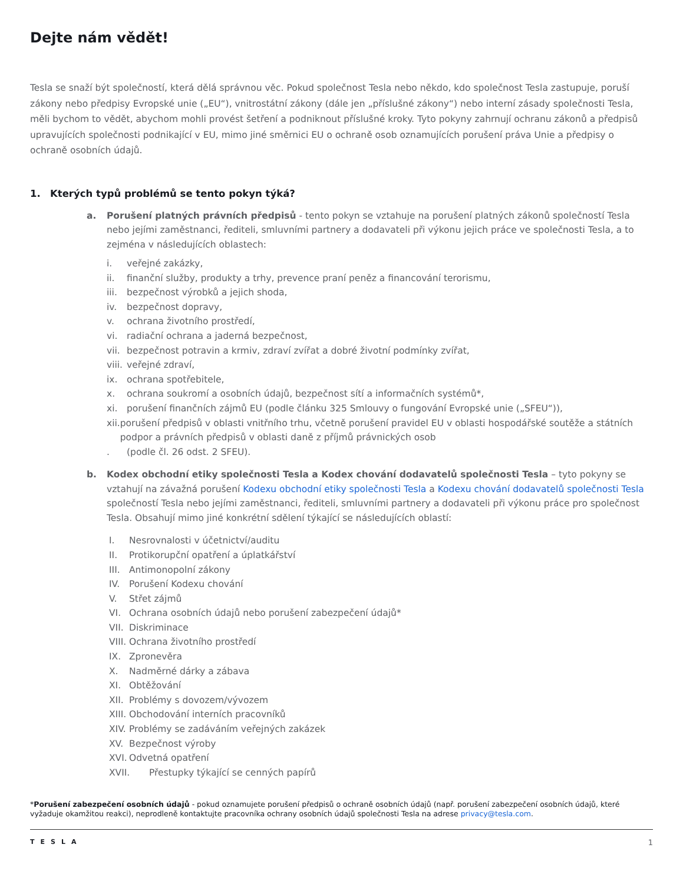Dejte nám vědět!
Tesla se snaží být společností, která dělá správnou věc. Pokud společnost Tesla nebo někdo, kdo společnost Tesla zastupuje, poruší zákony nebo předpisy Evropské unie („EU“), vnitrostátní zákony (dále jen „příslušné zákony“) nebo interní zásady společnosti Tesla, měli bychom to vědět, abychom mohli provést šetření a podniknout příslušné kroky. Tyto pokyny zahrnují ochranu zákonů a předpisů upravujících společnosti podnikající v EU, mimo jiné směrnici EU o ochraně osob oznamujících porušení práva Unie a předpisy o ochraně osobních údajů.
1. Kterých typů problémů se tento pokyn týká?
a. Porušení platných právních předpisů - tento pokyn se vztahuje na porušení platných zákonů společností Tesla nebo jejími zaměstnanci, řediteli, smluvními partnery a dodavateli při výkonu jejich práce ve společnosti Tesla, a to zejména v následujících oblastech:
i. veřejné zakázky,
ii. finanční služby, produkty a trhy, prevence praní peněz a financování terorismu,
iii. bezpečnost výrobků a jejich shoda,
iv. bezpečnost dopravy,
v. ochrana životního prostředí,
vi. radiační ochrana a jaderná bezpečnost,
vii. bezpečnost potravin a krmiv, zdraví zvířat a dobré životní podmínky zvířat,
viii. veřejné zdraví,
ix. ochrana spotřebitele,
x. ochrana soukromí a osobních údajů, bezpečnost sítí a informačních systémů*,
xi. porušení finančních zájmů EU (podle článku 325 Smlouvy o fungování Evropské unie („SFEU“)),
xii. porušení předpisů v oblasti vnitřního trhu, včetně porušení pravidel EU v oblasti hospodářské soutěže a státních podpor a právních předpisů v oblasti daně z příjmů právnických osob
. (podle čl. 26 odst. 2 SFEU).
b. Kodex obchodní etiky společnosti Tesla a Kodex chování dodavatelů společnosti Tesla – tyto pokyny se vztahují na závažná porušení Kodexu obchodní etiky společnosti Tesla a Kodexu chování dodavatelů společnosti Tesla společností Tesla nebo jejími zaměstnanci, řediteli, smluvními partnery a dodavateli při výkonu práce pro společnost Tesla. Obsahují mimo jiné konkrétní sdělení týkající se následujících oblastí:
I. Nesrovnalosti v účetnictví/auditu
II. Protikorupční opatření a úplatkářství
III. Antimonopolní zákony
IV. Porušení Kodexu chování
V. Střet zájmů
VI. Ochrana osobních údajů nebo porušení zabezpečení údajů*
VII. Diskriminace
VIII. Ochrana životního prostředí
IX. Zpronevěra
X. Nadměrné dárky a zábava
XI. Obtěžování
XII. Problémy s dovozem/vývozem
XIII. Obchodování interních pracovníků
XIV. Problémy se zadáváním veřejných zakázek
XV. Bezpečnost výroby
XVI. Odvetná opatření
XVII. Přestupky týkající se cenných papírů
*Porušení zabezpečení osobních údajů - pokud oznamujete porušení předpisů o ochraně osobních údajů (např. porušení zabezpečení osobních údajů, které vyžaduje okamžitou reakci), neprodleně kontaktujte pracovníka ochrany osobních údajů společnosti Tesla na adrese privacy@tesla.com.
TESLA 1